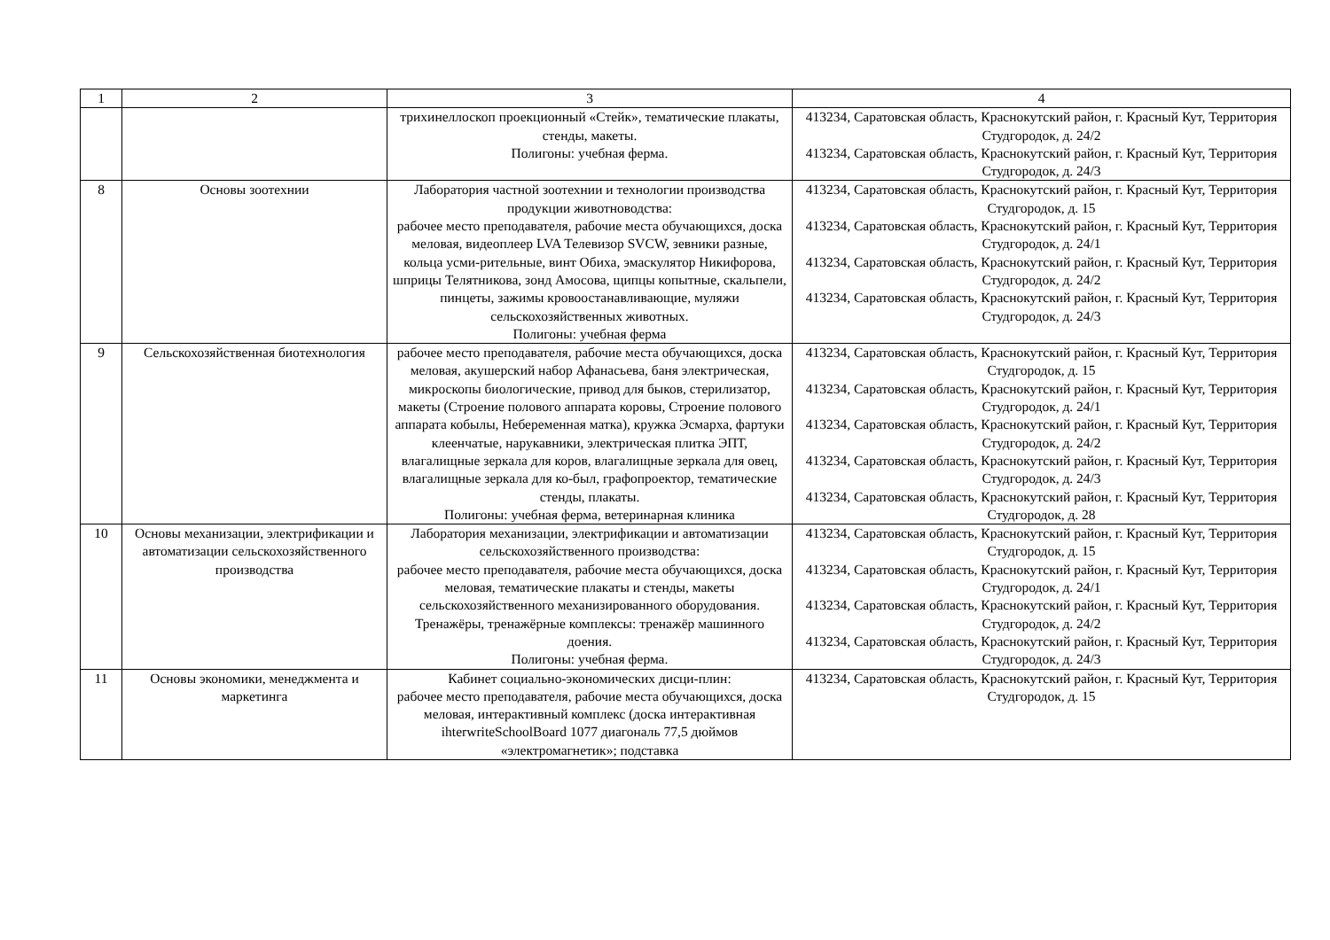| 1 | 2 | 3 | 4 |
| --- | --- | --- | --- |
| | | трихинеллоскоп проекционный «Стейк», тематические плакаты, стенды, макеты. Полигоны: учебная ферма. | 413234, Саратовская область, Краснокутский район, г. Красный Кут, Территория Студгородок, д. 24/2 413234, Саратовская область, Краснокутский район, г. Красный Кут, Территория Студгородок, д. 24/3 |
| 8 | Основы зоотехнии | Лаборатория частной зоотехнии и технологии производства продукции животноводства: рабочее место преподавателя, рабочие места обучающихся, доска меловая, видеоплеер LVA Телевизор SVCW, зевники разные, кольца усми-рительные, винт Обиха, эмаскулятор Никифорова, шприцы Телятникова, зонд Амосова, щипцы копытные, скальпели, пинцеты, зажимы кровоостанавливающие, муляжи сельскохозяйственных животных. Полигоны: учебная ферма | 413234, Саратовская область, Краснокутский район, г. Красный Кут, Территория Студгородок, д. 15 413234, Саратовская область, Краснокутский район, г. Красный Кут, Территория Студгородок, д. 24/1 413234, Саратовская область, Краснокутский район, г. Красный Кут, Территория Студгородок, д. 24/2 413234, Саратовская область, Краснокутский район, г. Красный Кут, Территория Студгородок, д. 24/3 |
| 9 | Сельскохозяйственная биотехнология | рабочее место преподавателя, рабочие места обучающихся, доска меловая, акушерский набор Афанасьева, баня электрическая, микроскопы биологические, привод для быков, стерилизатор, макеты (Строение полового аппарата коровы, Строение полового аппарата кобылы, Небеременная матка), кружка Эсмарха, фартуки клеенчатые, нарукавники, электрическая плитка ЭПТ, влагалищные зеркала для коров, влагалищные зеркала для овец, влагалищные зеркала для ко-был, графопроектор, тематические стенды, плакаты. Полигоны: учебная ферма, ветеринарная клиника | 413234, Саратовская область, Краснокутский район, г. Красный Кут, Территория Студгородок, д. 15 413234, Саратовская область, Краснокутский район, г. Красный Кут, Территория Студгородок, д. 24/1 413234, Саратовская область, Краснокутский район, г. Красный Кут, Территория Студгородок, д. 24/2 413234, Саратовская область, Краснокутский район, г. Красный Кут, Территория Студгородок, д. 24/3 413234, Саратовская область, Краснокутский район, г. Красный Кут, Территория Студгородок, д. 28 |
| 10 | Основы механизации, электрификации и автоматизации сельскохозяйственного производства | Лаборатория механизации, электрификации и автоматизации сельскохозяйственного производства: рабочее место преподавателя, рабочие места обучающихся, доска меловая, тематические плакаты и стенды, макеты сельскохозяйственного механизированного оборудования. Тренажёры, тренажёрные комплексы: тренажёр машинного доения. Полигоны: учебная ферма. | 413234, Саратовская область, Краснокутский район, г. Красный Кут, Территория Студгородок, д. 15 413234, Саратовская область, Краснокутский район, г. Красный Кут, Территория Студгородок, д. 24/1 413234, Саратовская область, Краснокутский район, г. Красный Кут, Территория Студгородок, д. 24/2 413234, Саратовская область, Краснокутский район, г. Красный Кут, Территория Студгородок, д. 24/3 |
| 11 | Основы экономики, менеджмента и маркетинга | Кабинет социально-экономических дисци-плин: рабочее место преподавателя, рабочие места обучающихся, доска меловая, интерактивный комплекс (доска интерактивная ihterwriteSchoolBoard 1077 диагональ 77,5 дюймов «электромагнетик»; подставка | 413234, Саратовская область, Краснокутский район, г. Красный Кут, Территория Студгородок, д. 15 |